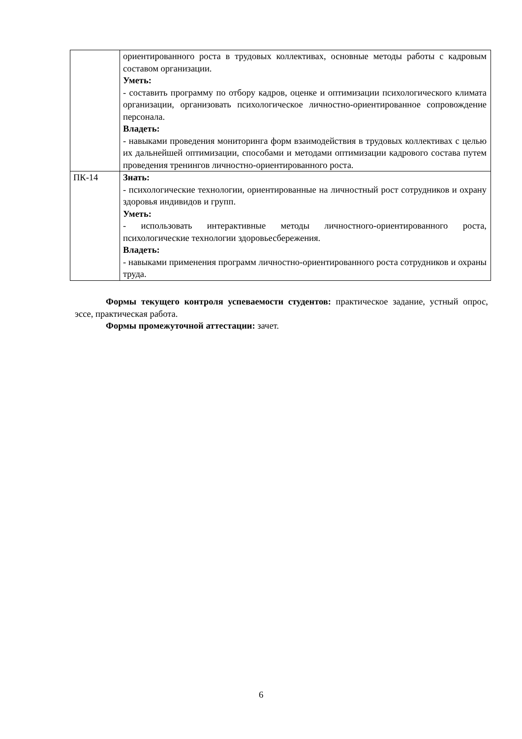| | ориентированного роста в трудовых коллективах, основные методы работы с кадровым составом организации. Уметь: - составить программу по отбору кадров, оценке и оптимизации психологического климата организации, организовать психологическое личностно-ориентированное сопровождение персонала. Владеть: - навыками проведения мониторинга форм взаимодействия в трудовых коллективах с целью их дальнейшей оптимизации, способами и методами оптимизации кадрового состава путем проведения тренингов личностно-ориентированного роста. |
| ПК-14 | Знать: - психологические технологии, ориентированные на личностный рост сотрудников и охрану здоровья индивидов и групп. Уметь: - использовать интерактивные методы личностного-ориентированного роста, психологические технологии здоровьесбережения. Владеть: - навыками применения программ личностно-ориентированного роста сотрудников и охраны труда. |
Формы текущего контроля успеваемости студентов: практическое задание, устный опрос, эссе, практическая работа.
Формы промежуточной аттестации: зачет.
6